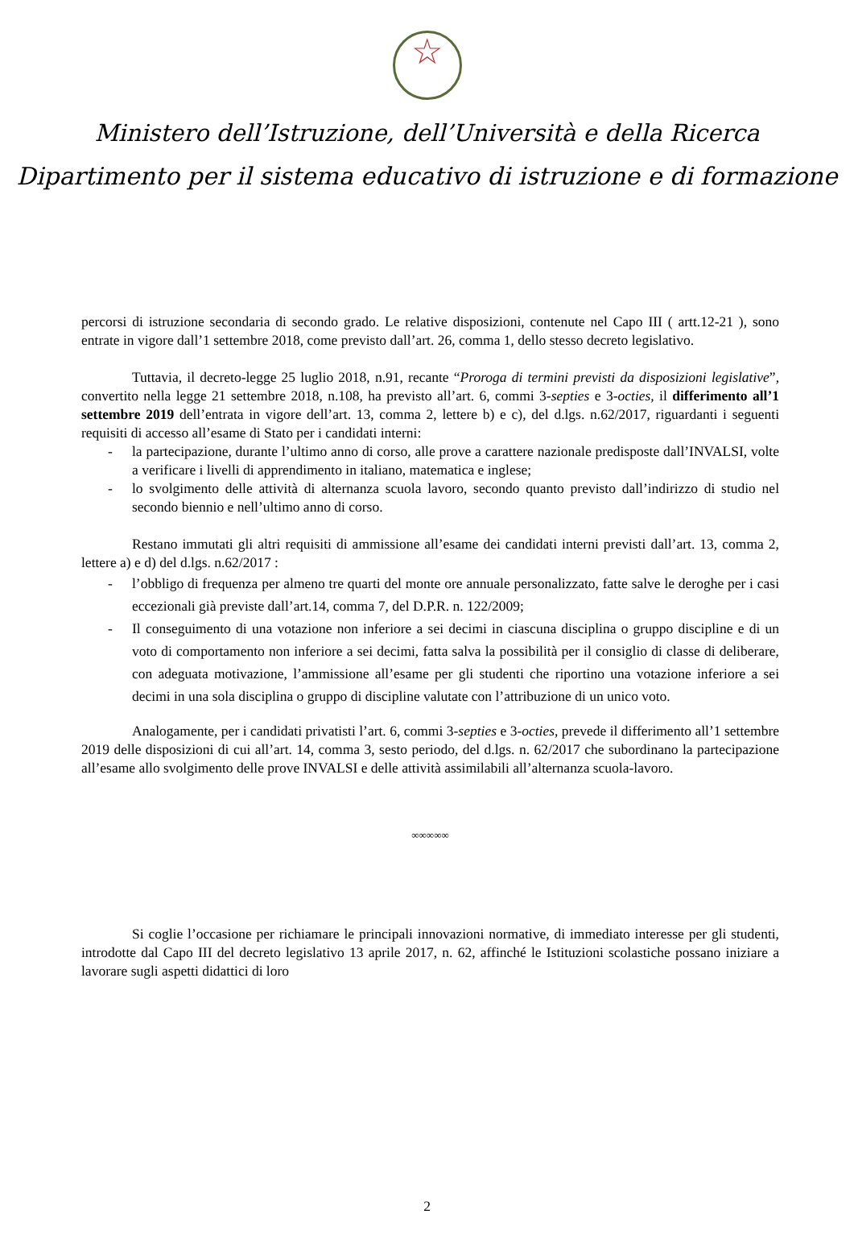☆
Ministero dell’Istruzione, dell’Università e della Ricerca
Dipartimento per il sistema educativo di istruzione e di formazione
percorsi di istruzione secondaria di secondo grado. Le relative disposizioni, contenute nel Capo III ( artt.12-21 ), sono entrate in vigore dall’1 settembre 2018, come previsto dall’art. 26, comma 1, dello stesso decreto legislativo.
Tuttavia, il decreto-legge 25 luglio 2018, n.91, recante “Proroga di termini previsti da disposizioni legislative”, convertito nella legge 21 settembre 2018, n.108, ha previsto all’art. 6, commi 3-septies e 3-octies, il differimento all’1 settembre 2019 dell’entrata in vigore dell’art. 13, comma 2, lettere b) e c), del d.lgs. n.62/2017, riguardanti i seguenti requisiti di accesso all’esame di Stato per i candidati interni:
- la partecipazione, durante l’ultimo anno di corso, alle prove a carattere nazionale predisposte dall’INVALSI, volte a verificare i livelli di apprendimento in italiano, matematica e inglese;
- lo svolgimento delle attività di alternanza scuola lavoro, secondo quanto previsto dall’indirizzo di studio nel secondo biennio e nell’ultimo anno di corso.
Restano immutati gli altri requisiti di ammissione all’esame dei candidati interni previsti dall’art. 13, comma 2, lettere a) e d) del d.lgs. n.62/2017 :
- l’obbligo di frequenza per almeno tre quarti del monte ore annuale personalizzato, fatte salve le deroghe per i casi eccezionali già previste dall’art.14, comma 7, del D.P.R. n. 122/2009;
- Il conseguimento di una votazione non inferiore a sei decimi in ciascuna disciplina o gruppo discipline e di un voto di comportamento non inferiore a sei decimi, fatta salva la possibilità per il consiglio di classe di deliberare, con adeguata motivazione, l’ammissione all’esame per gli studenti che riportino una votazione inferiore a sei decimi in una sola disciplina o gruppo di discipline valutate con l’attribuzione di un unico voto.
Analogamente, per i candidati privatisti l’art. 6, commi 3-septies e 3-octies, prevede il differimento all’1 settembre 2019 delle disposizioni di cui all’art. 14, comma 3, sesto periodo, del d.lgs. n. 62/2017 che subordinano la partecipazione all’esame allo svolgimento delle prove INVALSI e delle attività assimilabili all’alternanza scuola-lavoro.
∞∞∞∞∞
Si coglie l’occasione per richiamare le principali innovazioni normative, di immediato interesse per gli studenti, introdotte dal Capo III del decreto legislativo 13 aprile 2017, n. 62, affinché le Istituzioni scolastiche possano iniziare a lavorare sugli aspetti didattici di loro
2